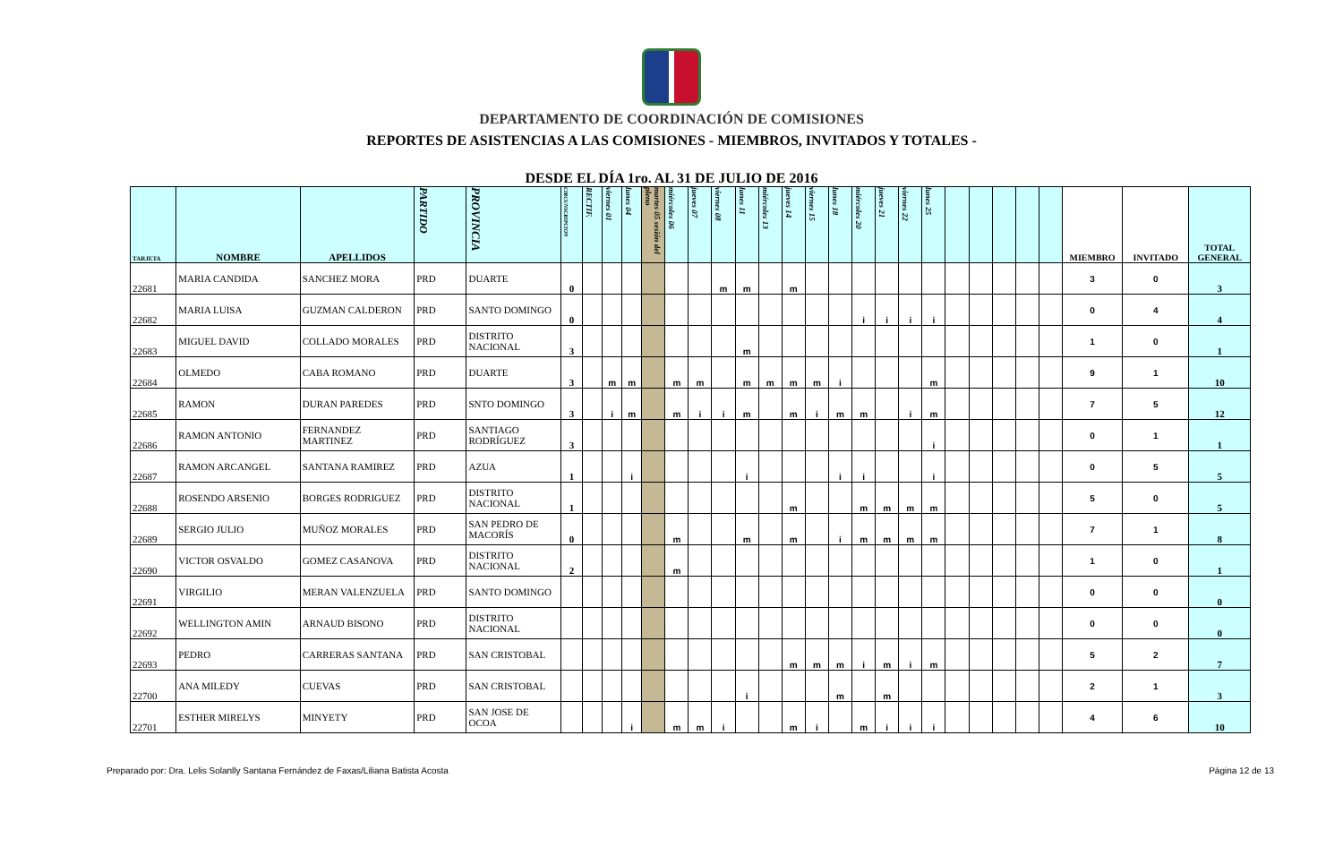DEPARTAMENTO DE COORDINACIÓN DE COMISIONES
REPORTES DE ASISTENCIAS A LAS COMISIONES - MIEMBROS, INVITADOS Y TOTALES -
DESDE EL DÍA 1ro. AL 31 DE JULIO DE 2016
| TARJETA | NOMBRE | APELLIDOS | PARTIDO | PROVINCIA | CIRCUNSCRIPCION | RECTIF. | viernes 01 | lunes 04 | martes 05 sesión del pleno | miércoles 06 | jueves 07 | viernes 08 | lunes 11 | miércoles 13 | jueves 14 | viernes 15 | lunes 18 | miércoles 20 | jueves 21 | viernes 22 | lunes 25 | | | | | | MIEMBRO | INVITADO | TOTAL GENERAL |
| --- | --- | --- | --- | --- | --- | --- | --- | --- | --- | --- | --- | --- | --- | --- | --- | --- | --- | --- | --- | --- | --- | --- | --- | --- | --- | --- | --- | --- | --- |
| 22681 | MARIA CANDIDA | SANCHEZ MORA | PRD | DUARTE | 0 | | | | | | | m | m | | m | | | | | | | | | | | | 3 | 0 | 3 |
| 22682 | MARIA LUISA | GUZMAN CALDERON | PRD | SANTO DOMINGO | 0 | | | | | | | | | | | | | i | i | i | i | | | | | | 0 | 4 | 4 |
| 22683 | MIGUEL DAVID | COLLADO MORALES | PRD | DISTRITO NACIONAL | 3 | | | | | | | | m | | | | | | | | | | | | | | 1 | 0 | 1 |
| 22684 | OLMEDO | CABA ROMANO | PRD | DUARTE | 3 | | m | m | | m | m | | m | m | m | m | i | | | | m | | | | | | 9 | 1 | 10 |
| 22685 | RAMON | DURAN PAREDES | PRD | SNTO DOMINGO | 3 | | i | m | | m | i | i | m | | m | i | m | m | | i | m | | | | | | 7 | 5 | 12 |
| 22686 | RAMON ANTONIO | FERNANDEZ MARTINEZ | PRD | SANTIAGO RODRÍGUEZ | 3 | | | | | | | | | | | | | | | | i | | | | | | 0 | 1 | 1 |
| 22687 | RAMON ARCANGEL | SANTANA RAMIREZ | PRD | AZUA | 1 | | | i | | | | | i | | | | i | i | | | i | | | | | | 0 | 5 | 5 |
| 22688 | ROSENDO ARSENIO | BORGES RODRIGUEZ | PRD | DISTRITO NACIONAL | 1 | | | | | | | | | | m | | | m | m | m | m | | | | | | 5 | 0 | 5 |
| 22689 | SERGIO JULIO | MUÑOZ MORALES | PRD | SAN PEDRO DE MACORÍS | 0 | | | | | m | | | m | | m | | i | m | m | m | m | | | | | | 7 | 1 | 8 |
| 22690 | VICTOR OSVALDO | GOMEZ CASANOVA | PRD | DISTRITO NACIONAL | 2 | | | | | m | | | | | | | | | | | | | | | | | 1 | 0 | 1 |
| 22691 | VIRGILIO | MERAN VALENZUELA | PRD | SANTO DOMINGO | | | | | | | | | | | | | | | | | | | | | | | 0 | 0 | 0 |
| 22692 | WELLINGTON AMIN | ARNAUD BISONO | PRD | DISTRITO NACIONAL | | | | | | | | | | | | | | | | | | | | | | | 0 | 0 | 0 |
| 22693 | PEDRO | CARRERAS SANTANA | PRD | SAN CRISTOBAL | | | | | | | | | | | m | m | m | i | m | i | m | | | | | | 5 | 2 | 7 |
| 22700 | ANA MILEDY | CUEVAS | PRD | SAN CRISTOBAL | | | | | | | | | i | | | | m | | m | | | | | | | | 2 | 1 | 3 |
| 22701 | ESTHER MIRELYS | MINYETY | PRD | SAN JOSE DE OCOA | | | | i | | m | m | i | | | m | i | | m | i | i | i | | | | | | 4 | 6 | 10 |
Preparado por: Dra. Lelis Solanlly Santana Fernández de Faxas/Liliana Batista Acosta Página 12 de 13